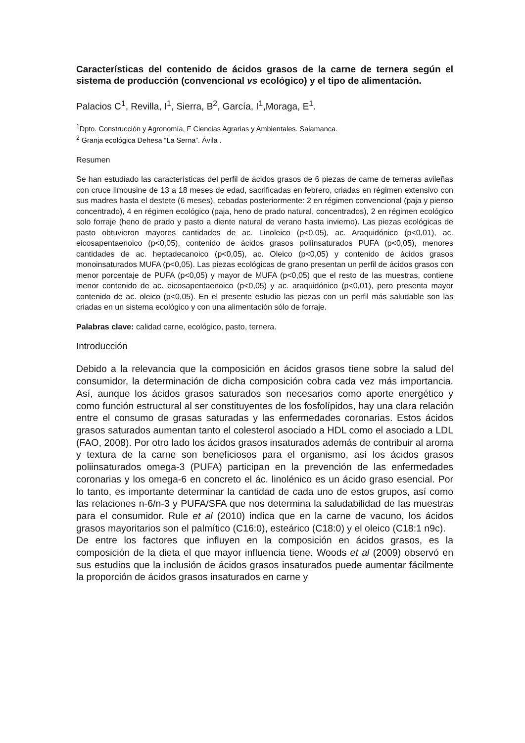Características del contenido de ácidos grasos de la carne de ternera según el sistema de producción (convencional vs ecológico) y el tipo de alimentación.
Palacios C<sup>1</sup>, Revilla, I<sup>1</sup>, Sierra, B<sup>2</sup>, García, I<sup>1</sup>,Moraga, E<sup>1</sup>.
<sup>1</sup> Dpto. Construcción y Agronomía, F Ciencias Agrarias y Ambientales. Salamanca.
<sup>2</sup> Granja ecológica Dehesa “La Serna”. Ávila .
Resumen
Se han estudiado las características del perfil de ácidos grasos de 6 piezas de carne de terneras avileñas con cruce limousine de 13 a 18 meses de edad, sacrificadas en febrero, criadas en régimen extensivo con sus madres hasta el destete (6 meses), cebadas posteriormente: 2 en régimen convencional (paja y pienso concentrado), 4 en régimen ecológico (paja, heno de prado natural, concentrados), 2 en régimen ecológico solo forraje (heno de prado y pasto a diente natural de verano hasta invierno). Las piezas ecológicas de pasto obtuvieron mayores cantidades de ac. Linoleico (p<0.05), ac. Araquidónico (p<0,01), ac. eicosapentaenoico (p<0,05), contenido de ácidos grasos poliinsaturados PUFA (p<0,05), menores cantidades de ac. heptadecanoico (p<0,05), ac. Oleico (p<0,05) y contenido de ácidos grasos monoinsaturados MUFA (p<0,05). Las piezas ecológicas de grano presentan un perfil de ácidos grasos con menor porcentaje de PUFA (p<0,05) y mayor de MUFA (p<0,05) que el resto de las muestras, contiene menor contenido de ac. eicosapentaenoico (p<0,05) y ac. araquidónico (p<0,01), pero presenta mayor contenido de ac. oleico (p<0,05). En el presente estudio las piezas con un perfil más saludable son las criadas en un sistema ecológico y con una alimentación sólo de forraje.
Palabras clave: calidad carne, ecológico, pasto, ternera.
Introducción
Debido a la relevancia que la composición en ácidos grasos tiene sobre la salud del consumidor, la determinación de dicha composición cobra cada vez más importancia. Así, aunque los ácidos grasos saturados son necesarios como aporte energético y como función estructural al ser constituyentes de los fosfolípidos, hay una clara relación entre el consumo de grasas saturadas y las enfermedades coronarias. Estos ácidos grasos saturados aumentan tanto el colesterol asociado a HDL como el asociado a LDL (FAO, 2008). Por otro lado los ácidos grasos insaturados además de contribuir al aroma y textura de la carne son beneficiosos para el organismo, así los ácidos grasos poliinsaturados omega-3 (PUFA) participan en la prevención de las enfermedades coronarias y los omega-6 en concreto el ác. linolénico es un ácido graso esencial. Por lo tanto, es importante determinar la cantidad de cada uno de estos grupos, así como las relaciones n-6/n-3 y PUFA/SFA que nos determina la saludabilidad de las muestras para el consumidor. Rule et al (2010) indica que en la carne de vacuno, los ácidos grasos mayoritarios son el palmítico (C16:0), esteárico (C18:0) y el oleico (C18:1 n9c).
De entre los factores que influyen en la composición en ácidos grasos, es la composición de la dieta el que mayor influencia tiene. Woods et al (2009) observó en sus estudios que la inclusión de ácidos grasos insaturados puede aumentar fácilmente la proporción de ácidos grasos insaturados en carne y